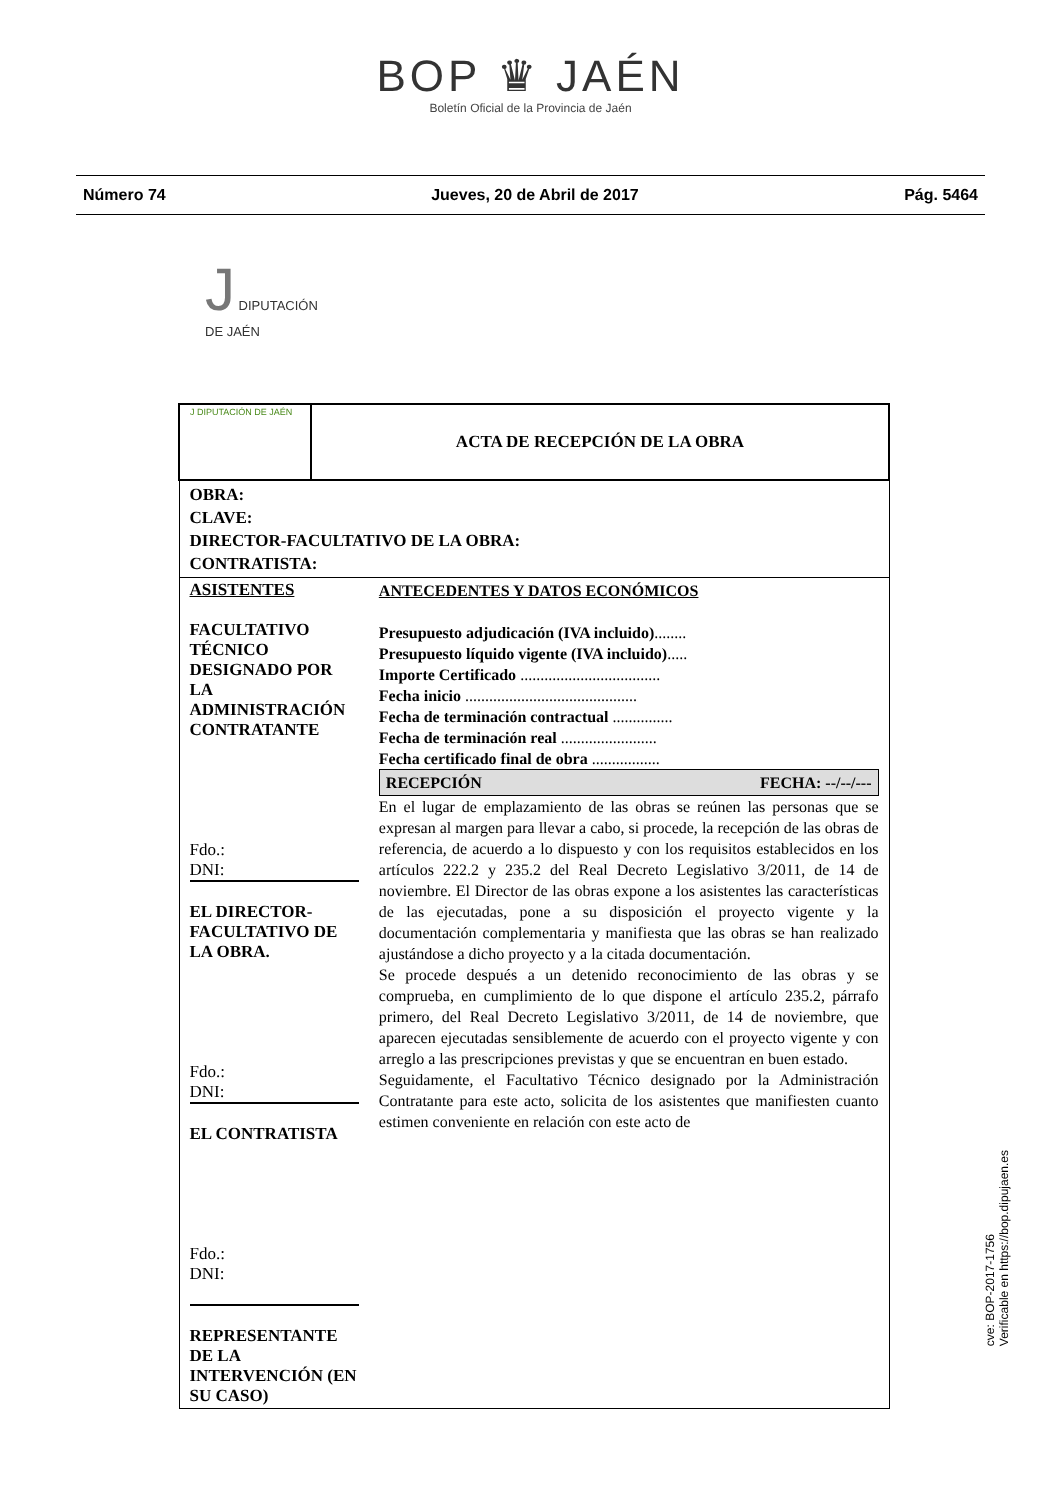BOP ♛ JAÉN
Boletín Oficial de la Provincia de Jaén
Número 74 Jueves, 20 de Abril de 2017 Pág. 5464
J DIPUTACIÓN
DE JAÉN
| J DIPUTACIÓN DE JAÉN | ACTA DE RECEPCIÓN DE LA OBRA | |
| OBRA: CLAVE: DIRECTOR-FACULTATIVO DE LA OBRA: CONTRATISTA: | | |
| ASISTENTES FACULTATIVO TÉCNICO DESIGNADO POR LA ADMINISTRACIÓN CONTRATANTE Fdo.: DNI: EL DIRECTOR-FACULTATIVO DE LA OBRA. Fdo.: DNI: EL CONTRATISTA Fdo.: DNI: REPRESENTANTE DE LA INTERVENCIÓN (EN SU CASO) | | ANTECEDENTES Y DATOS ECONÓMICOS Presupuesto adjudicación (IVA incluido) ........ Presupuesto líquido vigente (IVA incluido) ..... Importe Certificado ................................... Fecha inicio ........................................... Fecha de terminación contractual ............... Fecha de terminación real ........................ Fecha certificado final de obra ................. RECEPCIÓN FECHA: --/--/--- En el lugar de emplazamiento de las obras se reúnen las personas que se expresan al margen para llevar a cabo, si procede, la recepción de las obras de referencia, de acuerdo a lo dispuesto y con los requisitos establecidos en los artículos 222.2 y 235.2 del Real Decreto Legislativo 3/2011, de 14 de noviembre. El Director de las obras expone a los asistentes las características de las ejecutadas, pone a su disposición el proyecto vigente y la documentación complementaria y manifiesta que las obras se han realizado ajustándose a dicho proyecto y a la citada documentación. Se procede después a un detenido reconocimiento de las obras y se comprueba, en cumplimiento de lo que dispone el artículo 235.2, párrafo primero, del Real Decreto Legislativo 3/2011, de 14 de noviembre, que aparecen ejecutadas sensiblemente de acuerdo con el proyecto vigente y con arreglo a las prescripciones previstas y que se encuentran en buen estado. Seguidamente, el Facultativo Técnico designado por la Administración Contratante para este acto, solicita de los asistentes que manifiesten cuanto estimen conveniente en relación con este acto de |
cve: BOP-2017-1756
Verificable en https://bop.dipujaen.es